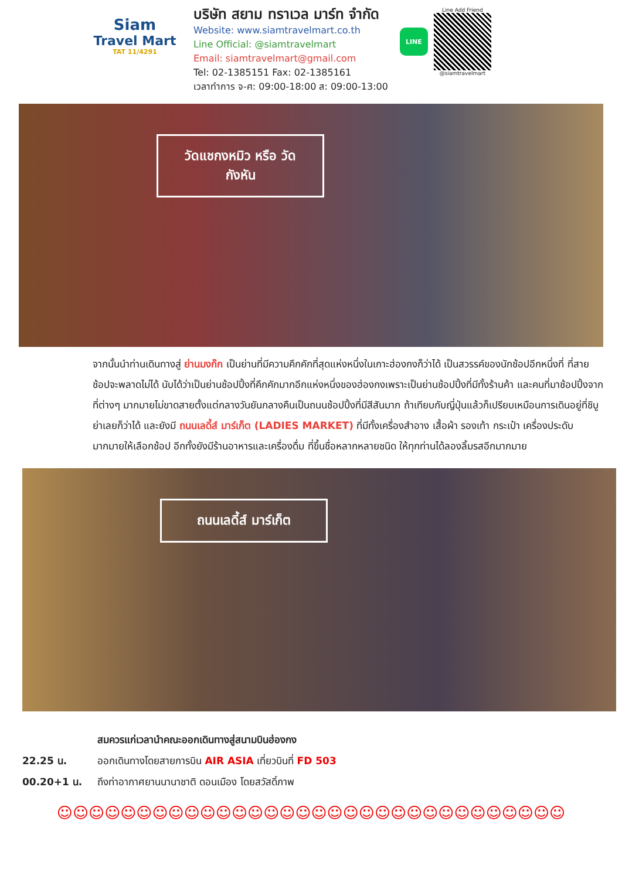Siam
Travel Mart
TAT 11/4291
บริษัท สยาม ทราเวล มาร์ท จำกัด
Website: www.siamtravelmart.co.th
Line Official: @siamtravelmart
Email: siamtravelmart@gmail.com
Tel: 02-1385151 Fax: 02-1385161
เวลาทำการ จ-ศ: 09:00-18:00 ส: 09:00-13:00
LINE
Line Add Friend
@siamtravelmart
วัดแชกงหมิว หรือ วัดกังหัน
จากนั้นนำท่านเดินทางสู่ ย่านมงก๊ก เป็นย่านที่มีความคึกคักที่สุดแห่งหนึ่งในเกาะฮ่องกงก็ว่าได้ เป็นสวรรค์ของนักช้อปอีกหนึ่งที่ ที่สายช้อปจะพลาดไม่ได้ นับได้ว่าเป็นย่านช้อปปิ้งที่คึกคักมากอีกแห่งหนึ่งของฮ่องกงเพราะเป็นย่านช้อปปิ้งที่มีทั้งร้านค้า และคนที่มาช้อปปิ้งจากที่ต่างๆ มากมายไม่ขาดสายตั้งแต่กลางวันยันกลางคืนเป็นถนนช้อปปิ้งที่มีสีสันมาก ถ้าเทียบกับญี่ปุ่นแล้วก็เปรียบเหมือนการเดินอยู่ที่ชิบูย่าเลยก็ว่าได้ และยังมี ถนนเลดี้ส์ มาร์เก็ต (LADIES MARKET) ที่มีทั้งเครื่องสำอาง เสื้อผ้า รองเท้า กระเป๋า เครื่องประดับมากมายให้เลือกช้อป อีกทั้งยังมีร้านอาหารและเครื่องดื่ม ที่ขึ้นชื่อหลากหลายชนิด ให้ทุกท่านได้ลองลิ้มรสอีกมากมาย
ถนนเลดี้ส์ มาร์เก็ต
สมควรแก่เวลานำคณะออกเดินทางสู่สนามบินฮ่องกง
22.25 น. ออกเดินทางโดยสายการบิน AIR ASIA เที่ยวบินที่ FD 503
00.20+1 น. ถึงท่าอากาศยานนานาชาติ ดอนเมือง โดยสวัสดิ์ภาพ
☺☺☺☺☺☺☺☺☺☺☺☺☺☺☺☺☺☺☺☺☺☺☺☺☺☺☺☺☺☺☺☺